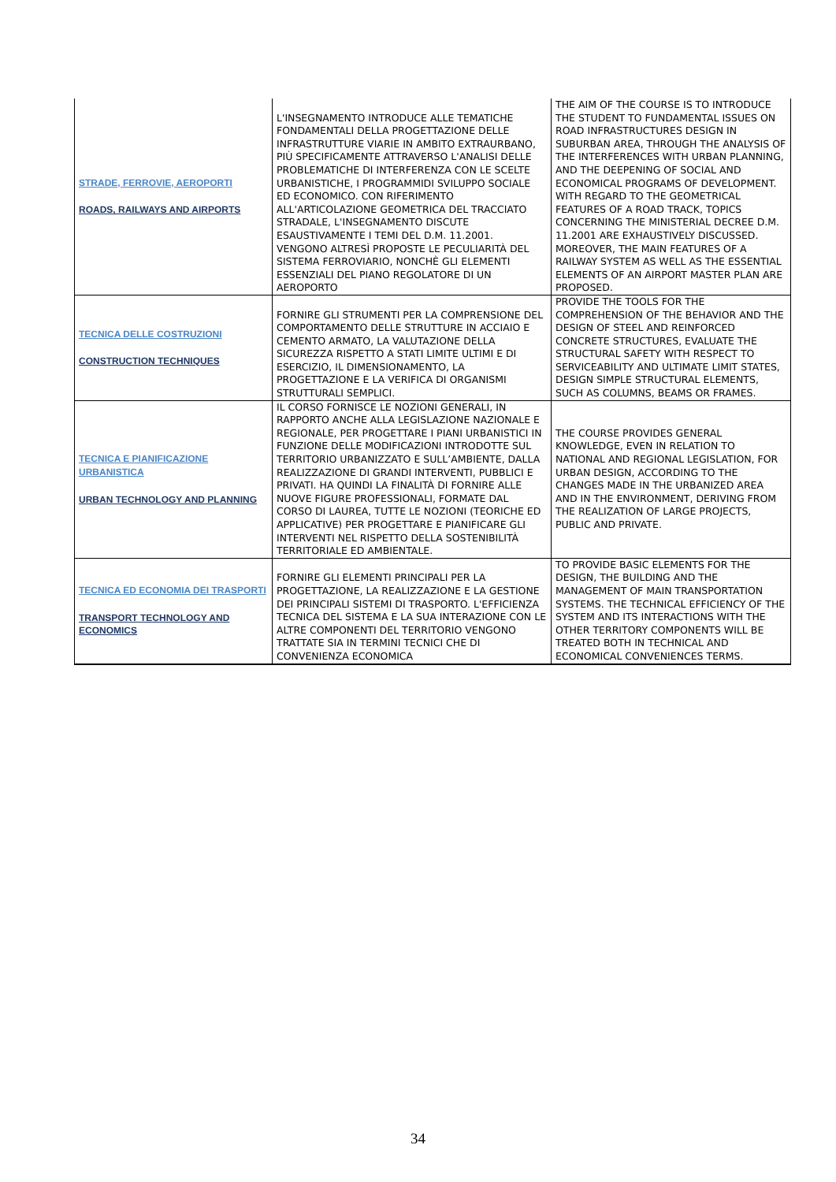| STRADE, FERROVIE, AEROPORTI ROADS, RAILWAYS AND AIRPORTS | L'INSEGNAMENTO INTRODUCE ALLE TEMATICHE FONDAMENTALI DELLA PROGETTAZIONE DELLE INFRASTRUTTURE VIARIE IN AMBITO EXTRAURBANO, PIÙ SPECIFICAMENTE ATTRAVERSO L'ANALISI DELLE PROBLEMATICHE DI INTERFERENZA CON LE SCELTE URBANISTICHE, I PROGRAMMIDI SVILUPPO SOCIALE ED ECONOMICO. CON RIFERIMENTO ALL'ARTICOLAZIONE GEOMETRICA DEL TRACCIATO STRADALE, L'INSEGNAMENTO DISCUTE ESAUSTIVAMENTE I TEMI DEL D.M. 11.2001. VENGONO ALTRESÌ PROPOSTE LE PECULIARITÀ DEL SISTEMA FERROVIARIO, NONCHÈ GLI ELEMENTI ESSENZIALI DEL PIANO REGOLATORE DI UN AEROPORTO | THE AIM OF THE COURSE IS TO INTRODUCE THE STUDENT TO FUNDAMENTAL ISSUES ON ROAD INFRASTRUCTURES DESIGN IN SUBURBAN AREA, THROUGH THE ANALYSIS OF THE INTERFERENCES WITH URBAN PLANNING, AND THE DEEPENING OF SOCIAL AND ECONOMICAL PROGRAMS OF DEVELOPMENT. WITH REGARD TO THE GEOMETRICAL FEATURES OF A ROAD TRACK, TOPICS CONCERNING THE MINISTERIAL DECREE D.M. 11.2001 ARE EXHAUSTIVELY DISCUSSED. MOREOVER, THE MAIN FEATURES OF A RAILWAY SYSTEM AS WELL AS THE ESSENTIAL ELEMENTS OF AN AIRPORT MASTER PLAN ARE PROPOSED. |
| TECNICA DELLE COSTRUZIONI CONSTRUCTION TECHNIQUES | FORNIRE GLI STRUMENTI PER LA COMPRENSIONE DEL COMPORTAMENTO DELLE STRUTTURE IN ACCIAIO E CEMENTO ARMATO, LA VALUTAZIONE DELLA SICUREZZA RISPETTO A STATI LIMITE ULTIMI E DI ESERCIZIO, IL DIMENSIONAMENTO, LA PROGETTAZIONE E LA VERIFICA DI ORGANISMI STRUTTURALI SEMPLICI. | PROVIDE THE TOOLS FOR THE COMPREHENSION OF THE BEHAVIOR AND THE DESIGN OF STEEL AND REINFORCED CONCRETE STRUCTURES, EVALUATE THE STRUCTURAL SAFETY WITH RESPECT TO SERVICEABILITY AND ULTIMATE LIMIT STATES, DESIGN SIMPLE STRUCTURAL ELEMENTS, SUCH AS COLUMNS, BEAMS OR FRAMES. |
| TECNICA E PIANIFICAZIONE URBANISTICA URBAN TECHNOLOGY AND PLANNING | IL CORSO FORNISCE LE NOZIONI GENERALI, IN RAPPORTO ANCHE ALLA LEGISLAZIONE NAZIONALE E REGIONALE, PER PROGETTARE I PIANI URBANISTICI IN FUNZIONE DELLE MODIFICAZIONI INTRODOTTE SUL TERRITORIO URBANIZZATO E SULL’AMBIENTE, DALLA REALIZZAZIONE DI GRANDI INTERVENTI, PUBBLICI E PRIVATI. HA QUINDI LA FINALITÀ DI FORNIRE ALLE NUOVE FIGURE PROFESSIONALI, FORMATE DAL CORSO DI LAUREA, TUTTE LE NOZIONI (TEORICHE ED APPLICATIVE) PER PROGETTARE E PIANIFICARE GLI INTERVENTI NEL RISPETTO DELLA SOSTENIBILITÀ TERRITORIALE ED AMBIENTALE. | THE COURSE PROVIDES GENERAL KNOWLEDGE, EVEN IN RELATION TO NATIONAL AND REGIONAL LEGISLATION, FOR URBAN DESIGN, ACCORDING TO THE CHANGES MADE IN THE URBANIZED AREA AND IN THE ENVIRONMENT, DERIVING FROM THE REALIZATION OF LARGE PROJECTS, PUBLIC AND PRIVATE. |
| TECNICA ED ECONOMIA DEI TRASPORTI TRANSPORT TECHNOLOGY AND ECONOMICS | FORNIRE GLI ELEMENTI PRINCIPALI PER LA PROGETTAZIONE, LA REALIZZAZIONE E LA GESTIONE DEI PRINCIPALI SISTEMI DI TRASPORTO. L'EFFICIENZA TECNICA DEL SISTEMA E LA SUA INTERAZIONE CON LE ALTRE COMPONENTI DEL TERRITORIO VENGONO TRATTATE SIA IN TERMINI TECNICI CHE DI CONVENIENZA ECONOMICA | TO PROVIDE BASIC ELEMENTS FOR THE DESIGN, THE BUILDING AND THE MANAGEMENT OF MAIN TRANSPORTATION SYSTEMS. THE TECHNICAL EFFICIENCY OF THE SYSTEM AND ITS INTERACTIONS WITH THE OTHER TERRITORY COMPONENTS WILL BE TREATED BOTH IN TECHNICAL AND ECONOMICAL CONVENIENCES TERMS. |
34